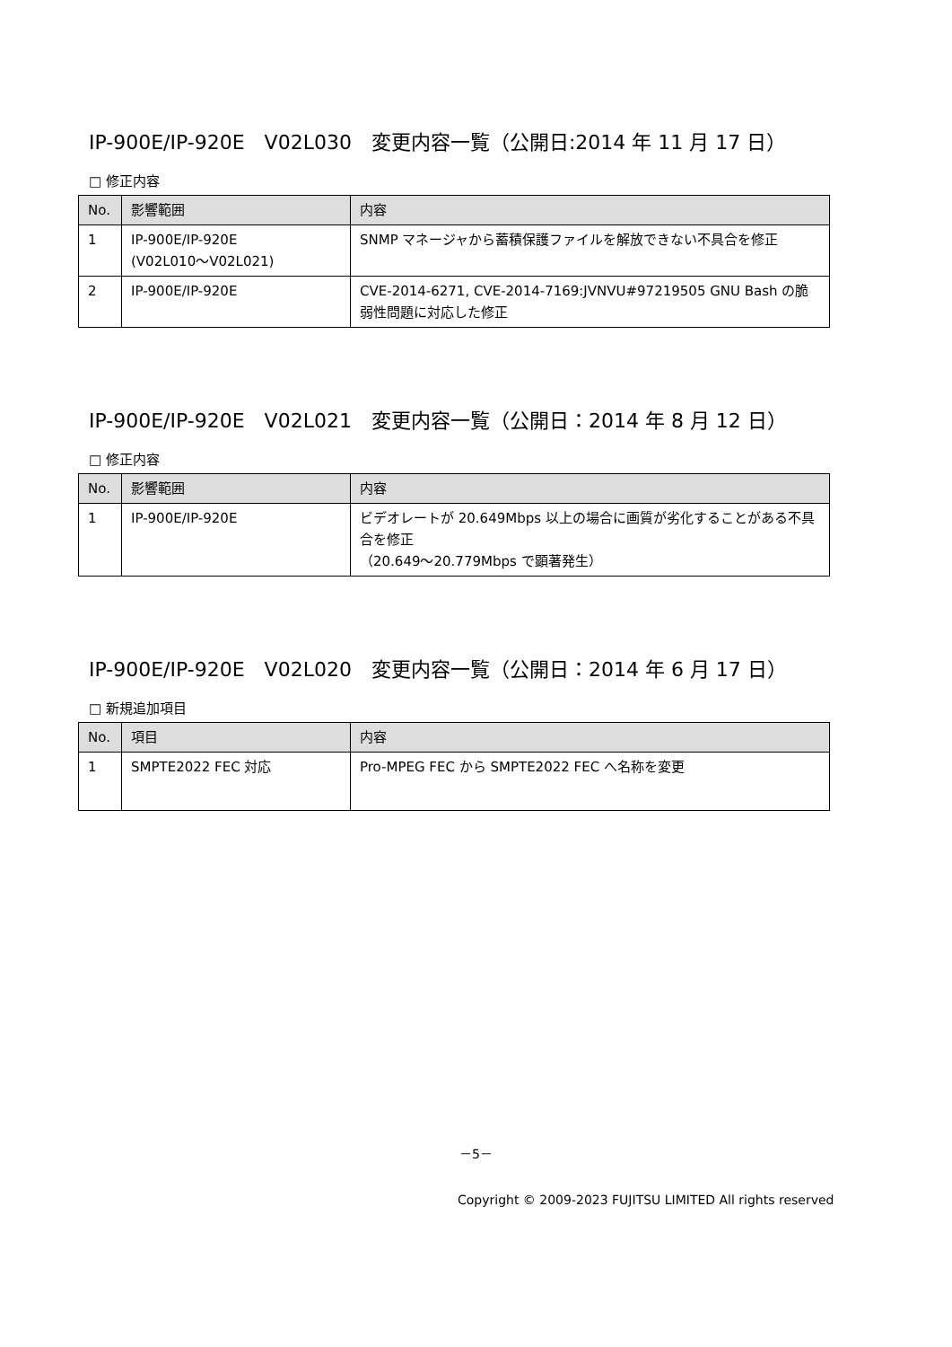IP-900E/IP-920E　V02L030　変更内容一覧（公開日:2014 年 11 月 17 日）
□ 修正内容
| No. | 影響範囲 | 内容 |
| --- | --- | --- |
| 1 | IP-900E/IP-920E (V02L010～V02L021) | SNMP マネージャから蓄積保護ファイルを解放できない不具合を修正 |
| 2 | IP-900E/IP-920E | CVE-2014-6271, CVE-2014-7169:JVNVU#97219505 GNU Bash の脆弱性問題に対応した修正 |
IP-900E/IP-920E　V02L021　変更内容一覧（公開日：2014 年 8 月 12 日）
□ 修正内容
| No. | 影響範囲 | 内容 |
| --- | --- | --- |
| 1 | IP-900E/IP-920E | ビデオレートが 20.649Mbps 以上の場合に画質が劣化することがある不具合を修正 （20.649～20.779Mbps で顕著発生） |
IP-900E/IP-920E　V02L020　変更内容一覧（公開日：2014 年 6 月 17 日）
□ 新規追加項目
| No. | 項目 | 内容 |
| --- | --- | --- |
| 1 | SMPTE2022 FEC 対応 | Pro-MPEG FEC から SMPTE2022 FEC へ名称を変更 |
－5－
Copyright © 2009-2023 FUJITSU LIMITED All rights reserved